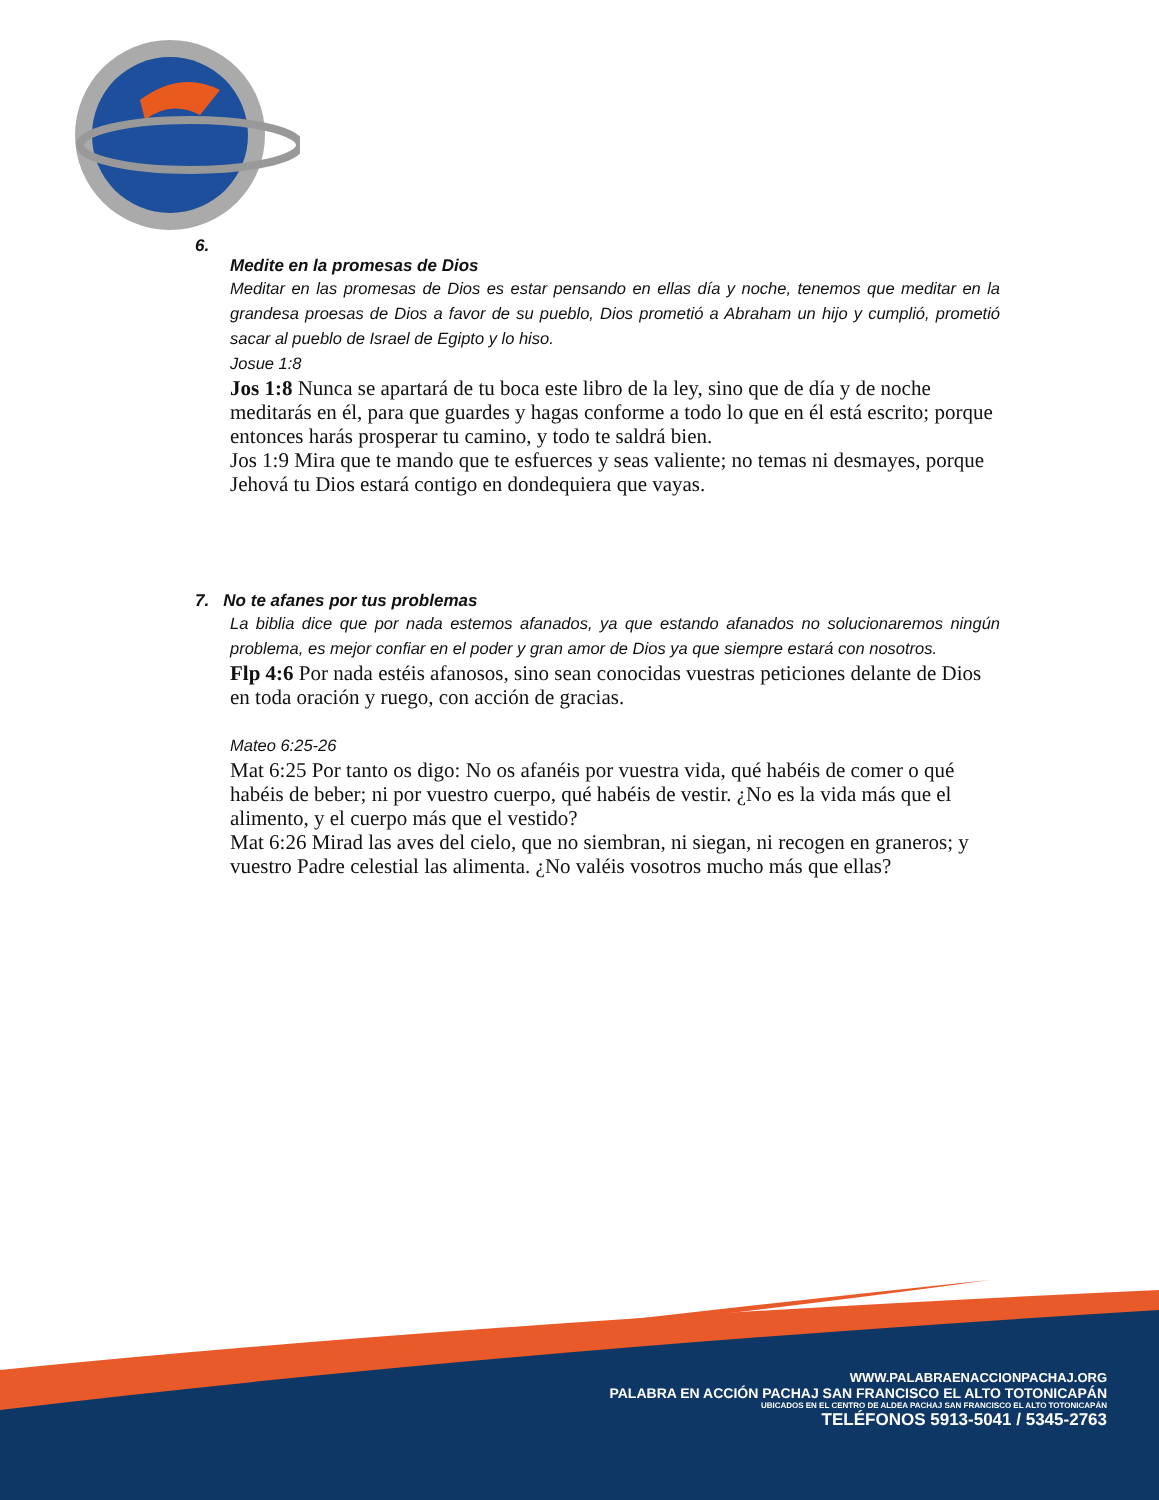6.
Medite en la promesas de Dios
Meditar en las promesas de Dios es estar pensando en ellas día y noche, tenemos que meditar en la grandesa proesas de Dios a favor de su pueblo, Dios prometió a Abraham un hijo y cumplió, prometió sacar al pueblo de Israel de Egipto y lo hiso.
Josue 1:8
Jos 1:8 Nunca se apartará de tu boca este libro de la ley, sino que de día y de noche meditarás en él, para que guardes y hagas conforme a todo lo que en él está escrito; porque entonces harás prosperar tu camino, y todo te saldrá bien.
Jos 1:9 Mira que te mando que te esfuerces y seas valiente; no temas ni desmayes, porque Jehová tu Dios estará contigo en dondequiera que vayas.
7. No te afanes por tus problemas
La biblia dice que por nada estemos afanados, ya que estando afanados no solucionaremos ningún problema, es mejor confiar en el poder y gran amor de Dios ya que siempre estará con nosotros.
Flp 4:6 Por nada estéis afanosos, sino sean conocidas vuestras peticiones delante de Dios en toda oración y ruego, con acción de gracias.
Mateo 6:25-26
Mat 6:25 Por tanto os digo: No os afanéis por vuestra vida, qué habéis de comer o qué habéis de beber; ni por vuestro cuerpo, qué habéis de vestir. ¿No es la vida más que el alimento, y el cuerpo más que el vestido?
Mat 6:26 Mirad las aves del cielo, que no siembran, ni siegan, ni recogen en graneros; y vuestro Padre celestial las alimenta. ¿No valéis vosotros mucho más que ellas?
WWW.PALABRAENACCIONPACHAJ.ORG
PALABRA EN ACCIÓN PACHAJ SAN FRANCISCO EL ALTO TOTONICAPÁN
UBICADOS EN EL CENTRO DE ALDEA PACHAJ SAN FRANCISCO EL ALTO TOTONICAPÁN
TELÉFONOS 5913-5041 / 5345-2763